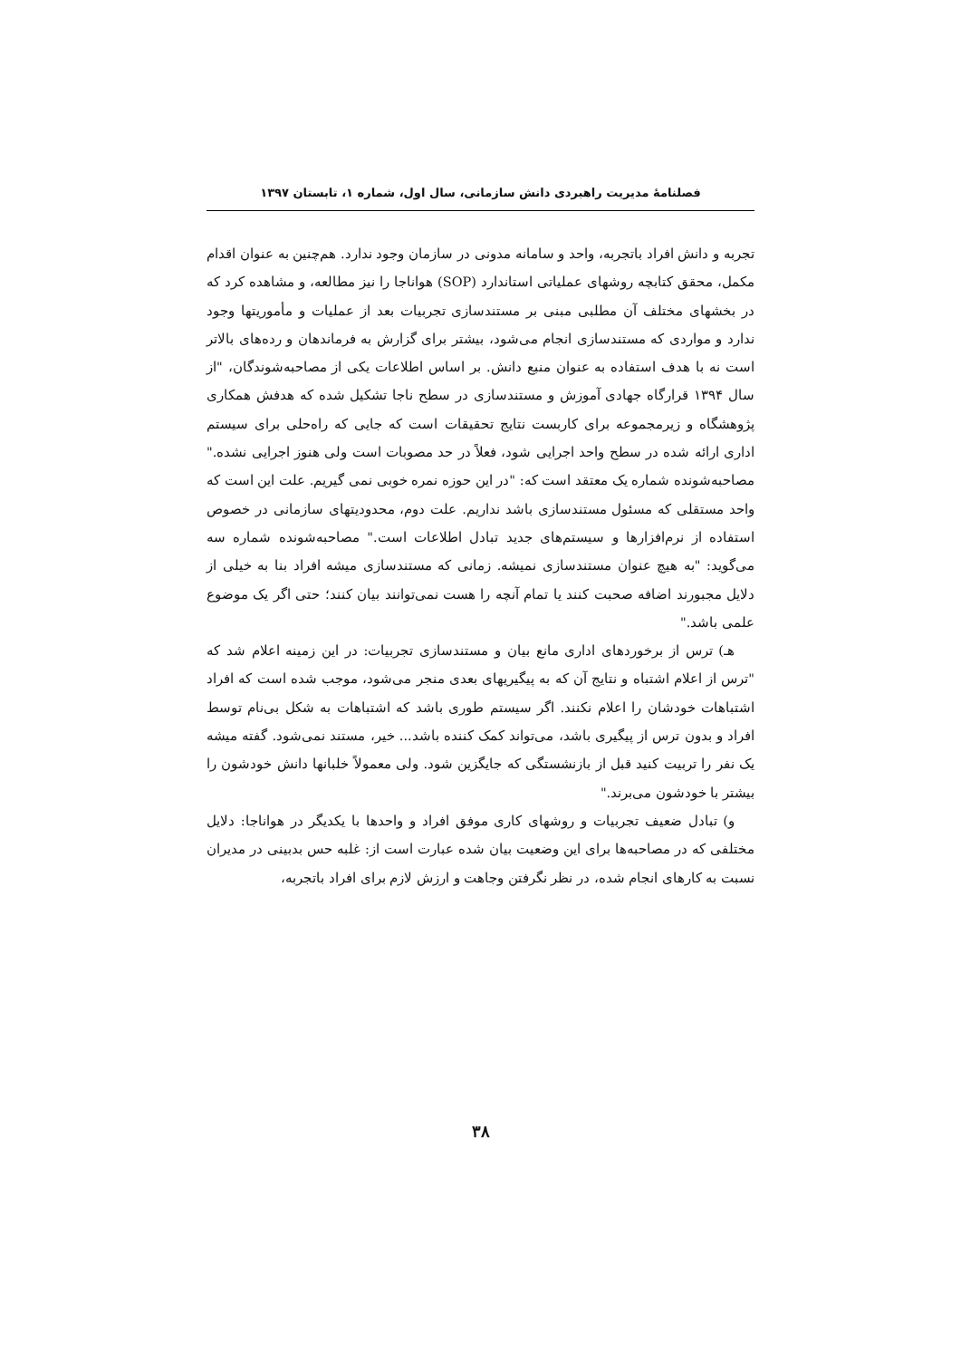فصلنامهٔ مدیریت راهبردی دانش سازمانی، سال اول، شماره ۱، تابستان ۱۳۹۷
تجربه و دانش افراد باتجربه، واحد و سامانه مدونی در سازمان وجود ندارد. هم‌چنین به عنوان اقدام مکمل، محقق کتابچه روشهای عملیاتی استاندارد (SOP) هواناجا را نیز مطالعه، و مشاهده کرد که در بخشهای مختلف آن مطلبی مبنی بر مستندسازی تجربیات بعد از عملیات و مأموریتها وجود ندارد و مواردی که مستندسازی انجام می‌شود، بیشتر برای گزارش به فرماندهان و رده‌های بالاتر است نه با هدف استفاده به عنوان منبع دانش. بر اساس اطلاعات یکی از مصاحبه‌شوندگان، "از سال ۱۳۹۴ قرارگاه جهادی آموزش و مستندسازی در سطح ناجا تشکیل شده که هدفش همکاری پژوهشگاه و زیرمجموعه برای کاربست نتایج تحقیقات است که جایی که راه‌حلی برای سیستم اداری ارائه شده در سطح واحد اجرایی شود، فعلاً در حد مصوبات است ولی هنوز اجرایی نشده." مصاحبه‌شونده شماره یک معتقد است که: "در این حوزه نمره خوبی نمی گیریم. علت این است که واحد مستقلی که مسئول مستندسازی باشد نداریم. علت دوم، محدودیتهای سازمانی در خصوص استفاده از نرم‌افزارها و سیستم‌های جدید تبادل اطلاعات است." مصاحبه‌شونده شماره سه می‌گوید: "به هیچ عنوان مستندسازی نمیشه. زمانی که مستندسازی میشه افراد بنا به خیلی از دلایل مجبورند اضافه صحبت کنند یا تمام آنچه را هست نمی‌توانند بیان کنند؛ حتی اگر یک موضوع علمی باشد."
هـ) ترس از برخوردهای اداری مانع بیان و مستندسازی تجربیات: در این زمینه اعلام شد که "ترس از اعلام اشتباه و نتایج آن که به پیگیریهای بعدی منجر می‌شود، موجب شده است که افراد اشتباهات خودشان را اعلام نکنند. اگر سیستم طوری باشد که اشتباهات به شکل بی‌نام توسط افراد و بدون ترس از پیگیری باشد، می‌تواند کمک کننده باشد... خیر، مستند نمی‌شود. گفته میشه یک نفر را تربیت کنید قبل از بازنشستگی که جایگزین شود. ولی معمولاً خلبانها دانش خودشون را بیشتر با خودشون می‌برند."
و) تبادل ضعیف تجربیات و روشهای کاری موفق افراد و واحدها با یکدیگر در هواناجا: دلایل مختلفی که در مصاحبه‌ها برای این وضعیت بیان شده عبارت است از: غلبه حس بدبینی در مدیران نسبت به کارهای انجام شده، در نظر نگرفتن وجاهت و ارزش لازم برای افراد باتجربه،
۳۸